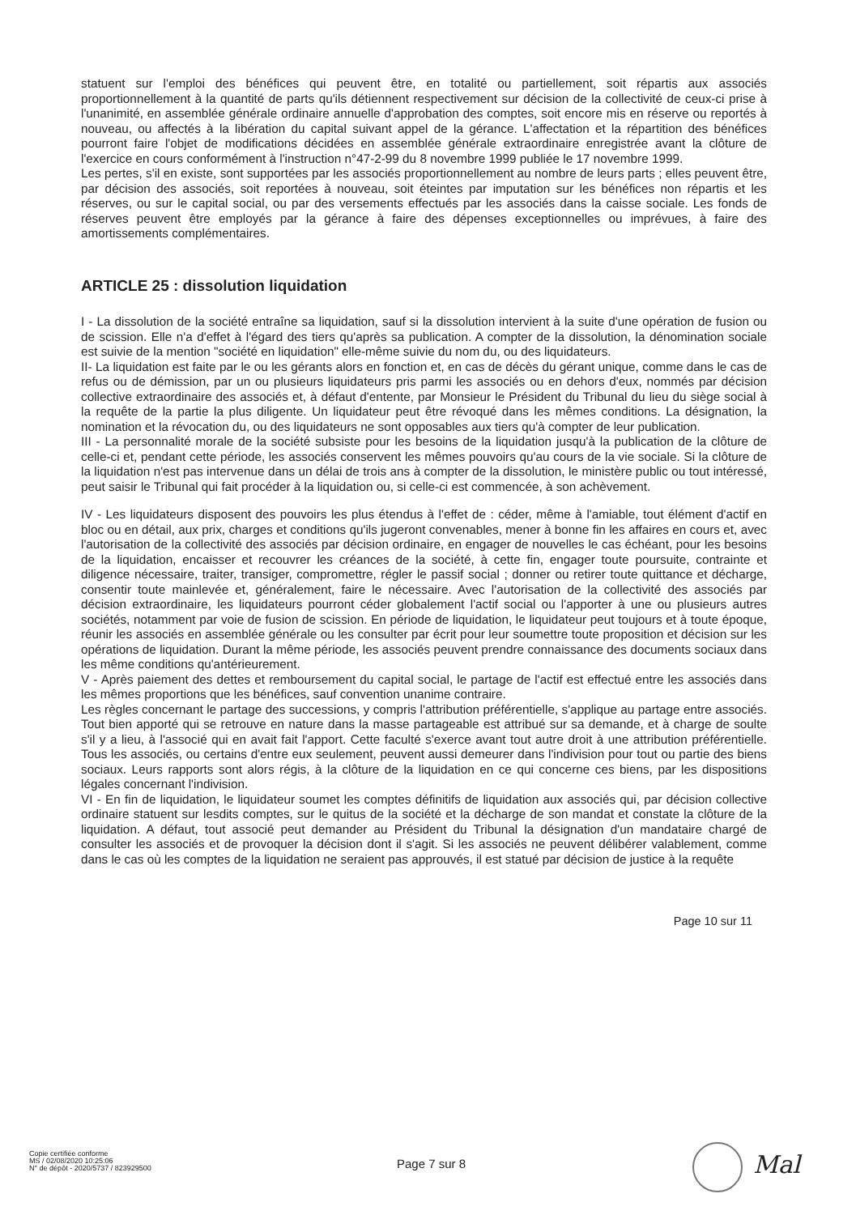statuent sur l'emploi des bénéfices qui peuvent être, en totalité ou partiellement, soit répartis aux associés proportionnellement à la quantité de parts qu'ils détiennent respectivement sur décision de la collectivité de ceux-ci prise à l'unanimité, en assemblée générale ordinaire annuelle d'approbation des comptes, soit encore mis en réserve ou reportés à nouveau, ou affectés à la libération du capital suivant appel de la gérance. L'affectation et la répartition des bénéfices pourront faire l'objet de modifications décidées en assemblée générale extraordinaire enregistrée avant la clôture de l'exercice en cours conformément à l'instruction n°47-2-99 du 8 novembre 1999 publiée le 17 novembre 1999.
Les pertes, s'il en existe, sont supportées par les associés proportionnellement au nombre de leurs parts ; elles peuvent être, par décision des associés, soit reportées à nouveau, soit éteintes par imputation sur les bénéfices non répartis et les réserves, ou sur le capital social, ou par des versements effectués par les associés dans la caisse sociale. Les fonds de réserves peuvent être employés par la gérance à faire des dépenses exceptionnelles ou imprévues, à faire des amortissements complémentaires.
ARTICLE 25 : dissolution liquidation
I - La dissolution de la société entraîne sa liquidation, sauf si la dissolution intervient à la suite d'une opération de fusion ou de scission. Elle n'a d'effet à l'égard des tiers qu'après sa publication. A compter de la dissolution, la dénomination sociale est suivie de la mention "société en liquidation" elle-même suivie du nom du, ou des liquidateurs.
II- La liquidation est faite par le ou les gérants alors en fonction et, en cas de décès du gérant unique, comme dans le cas de refus ou de démission, par un ou plusieurs liquidateurs pris parmi les associés ou en dehors d'eux, nommés par décision collective extraordinaire des associés et, à défaut d'entente, par Monsieur le Président du Tribunal du lieu du siège social à la requête de la partie la plus diligente. Un liquidateur peut être révoqué dans les mêmes conditions. La désignation, la nomination et la révocation du, ou des liquidateurs ne sont opposables aux tiers qu'à compter de leur publication.
III - La personnalité morale de la société subsiste pour les besoins de la liquidation jusqu'à la publication de la clôture de celle-ci et, pendant cette période, les associés conservent les mêmes pouvoirs qu'au cours de la vie sociale. Si la clôture de la liquidation n'est pas intervenue dans un délai de trois ans à compter de la dissolution, le ministère public ou tout intéressé, peut saisir le Tribunal qui fait procéder à la liquidation ou, si celle-ci est commencée, à son achèvement.
IV - Les liquidateurs disposent des pouvoirs les plus étendus à l'effet de : céder, même à l'amiable, tout élément d'actif en bloc ou en détail, aux prix, charges et conditions qu'ils jugeront convenables, mener à bonne fin les affaires en cours et, avec l'autorisation de la collectivité des associés par décision ordinaire, en engager de nouvelles le cas échéant, pour les besoins de la liquidation, encaisser et recouvrer les créances de la société, à cette fin, engager toute poursuite, contrainte et diligence nécessaire, traiter, transiger, compromettre, régler le passif social ; donner ou retirer toute quittance et décharge, consentir toute mainlevée et, généralement, faire le nécessaire. Avec l'autorisation de la collectivité des associés par décision extraordinaire, les liquidateurs pourront céder globalement l'actif social ou l'apporter à une ou plusieurs autres sociétés, notamment par voie de fusion de scission. En période de liquidation, le liquidateur peut toujours et à toute époque, réunir les associés en assemblée générale ou les consulter par écrit pour leur soumettre toute proposition et décision sur les opérations de liquidation. Durant la même période, les associés peuvent prendre connaissance des documents sociaux dans les même conditions qu'antérieurement.
V - Après paiement des dettes et remboursement du capital social, le partage de l'actif est effectué entre les associés dans les mêmes proportions que les bénéfices, sauf convention unanime contraire.
Les règles concernant le partage des successions, y compris l'attribution préférentielle, s'applique au partage entre associés. Tout bien apporté qui se retrouve en nature dans la masse partageable est attribué sur sa demande, et à charge de soulte s'il y a lieu, à l'associé qui en avait fait l'apport. Cette faculté s'exerce avant tout autre droit à une attribution préférentielle. Tous les associés, ou certains d'entre eux seulement, peuvent aussi demeurer dans l'indivision pour tout ou partie des biens sociaux. Leurs rapports sont alors régis, à la clôture de la liquidation en ce qui concerne ces biens, par les dispositions légales concernant l'indivision.
VI - En fin de liquidation, le liquidateur soumet les comptes définitifs de liquidation aux associés qui, par décision collective ordinaire statuent sur lesdits comptes, sur le quitus de la société et la décharge de son mandat et constate la clôture de la liquidation. A défaut, tout associé peut demander au Président du Tribunal la désignation d'un mandataire chargé de consulter les associés et de provoquer la décision dont il s'agit. Si les associés ne peuvent délibérer valablement, comme dans le cas où les comptes de la liquidation ne seraient pas approuvés, il est statué par décision de justice à la requête
Page 10 sur 11
Copie certifiée conforme
MS / 02/08/2020 10:25:06
N° de dépôt - 2020/5737 / 823929500
Page 7 sur 8 Mal